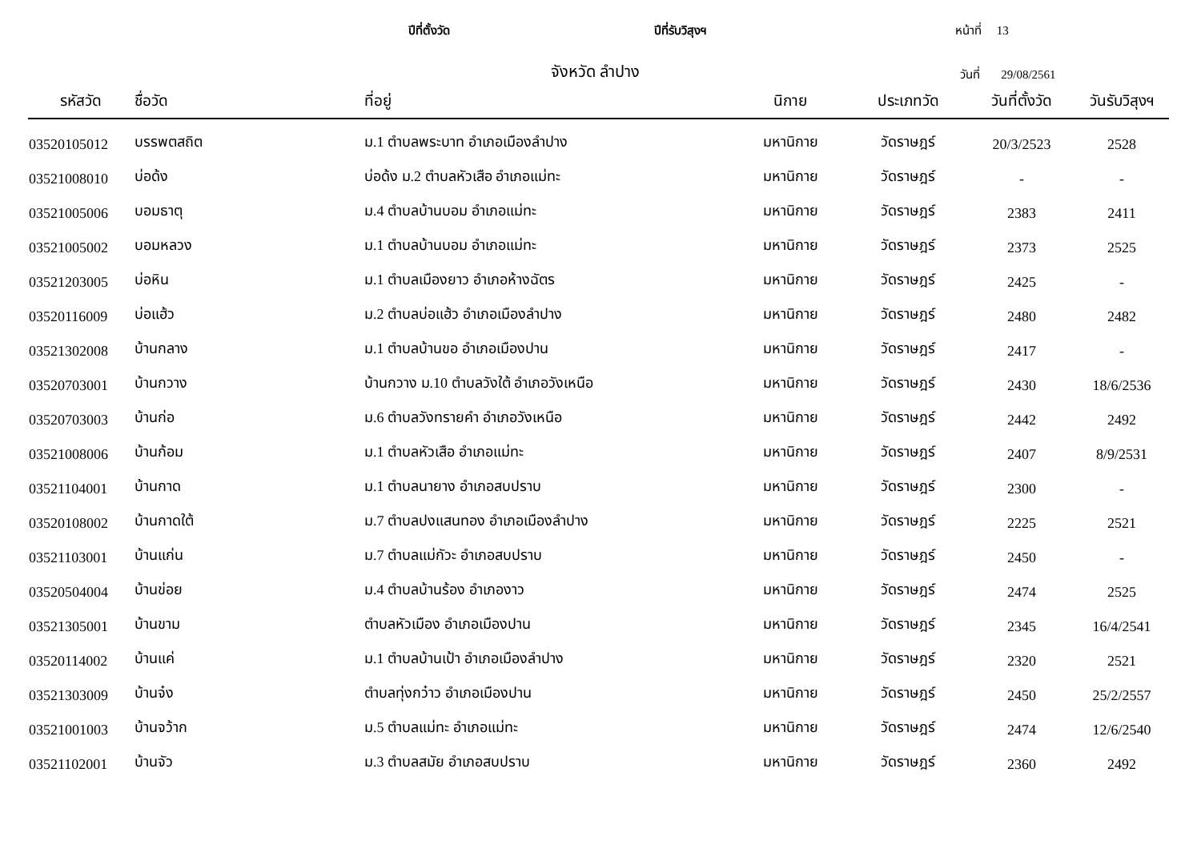ปีที่ตั้งวัด ปีที่รับวิสุงฯ หน้าที่ 13
จังหวัด ลำปาง วันที่ 29/08/2561
| รหัสวัด | ชื่อวัด | ที่อยู่ | นิกาย | ประเภทวัด | วันที่ตั้งวัด | วันรับวิสุงฯ |
| --- | --- | --- | --- | --- | --- | --- |
| 03520105012 | บรรพตสถิต | ม.1 ตำบลพระบาท อำเภอเมืองลำปาง | มหานิกาย | วัดราษฎร์ | 20/3/2523 | 2528 |
| 03521008010 | บ่อด้ง | บ่อด้ง ม.2 ตำบลหัวเสือ อำเภอแม่ทะ | มหานิกาย | วัดราษฎร์ | - | - |
| 03521005006 | บอมธาตุ | ม.4 ตำบลบ้านบอม อำเภอแม่ทะ | มหานิกาย | วัดราษฎร์ | 2383 | 2411 |
| 03521005002 | บอมหลวง | ม.1 ตำบลบ้านบอม อำเภอแม่ทะ | มหานิกาย | วัดราษฎร์ | 2373 | 2525 |
| 03521203005 | บ่อหิน | ม.1 ตำบลเมืองยาว อำเภอห้างฉัตร | มหานิกาย | วัดราษฎร์ | 2425 | - |
| 03520116009 | บ่อแฮ้ว | ม.2 ตำบลบ่อแฮ้ว อำเภอเมืองลำปาง | มหานิกาย | วัดราษฎร์ | 2480 | 2482 |
| 03521302008 | บ้านกลาง | ม.1 ตำบลบ้านขอ อำเภอเมืองปาน | มหานิกาย | วัดราษฎร์ | 2417 | - |
| 03520703001 | บ้านกวาง | บ้านกวาง ม.10 ตำบลวังใต้ อำเภอวังเหนือ | มหานิกาย | วัดราษฎร์ | 2430 | 18/6/2536 |
| 03520703003 | บ้านก่อ | ม.6 ตำบลวังทรายคำ อำเภอวังเหนือ | มหานิกาย | วัดราษฎร์ | 2442 | 2492 |
| 03521008006 | บ้านก้อม | ม.1 ตำบลหัวเสือ อำเภอแม่ทะ | มหานิกาย | วัดราษฎร์ | 2407 | 8/9/2531 |
| 03521104001 | บ้านกาด | ม.1 ตำบลนายาง อำเภอสบปราบ | มหานิกาย | วัดราษฎร์ | 2300 | - |
| 03520108002 | บ้านกาดใต้ | ม.7 ตำบลปงแสนทอง อำเภอเมืองลำปาง | มหานิกาย | วัดราษฎร์ | 2225 | 2521 |
| 03521103001 | บ้านแก่น | ม.7 ตำบลแม่กัวะ อำเภอสบปราบ | มหานิกาย | วัดราษฎร์ | 2450 | - |
| 03520504004 | บ้านข่อย | ม.4 ตำบลบ้านร้อง อำเภองาว | มหานิกาย | วัดราษฎร์ | 2474 | 2525 |
| 03521305001 | บ้านขาม | ตำบลหัวเมือง อำเภอเมืองปาน | มหานิกาย | วัดราษฎร์ | 2345 | 16/4/2541 |
| 03520114002 | บ้านแค่ | ม.1 ตำบลบ้านเป้า อำเภอเมืองลำปาง | มหานิกาย | วัดราษฎร์ | 2320 | 2521 |
| 03521303009 | บ้านจ๋ง | ตำบลทุ่งกว๋าว อำเภอเมืองปาน | มหานิกาย | วัดราษฎร์ | 2450 | 25/2/2557 |
| 03521001003 | บ้านจว้าก | ม.5 ตำบลแม่ทะ อำเภอแม่ทะ | มหานิกาย | วัดราษฎร์ | 2474 | 12/6/2540 |
| 03521102001 | บ้านจัว | ม.3 ตำบลสมัย อำเภอสบปราบ | มหานิกาย | วัดราษฎร์ | 2360 | 2492 |